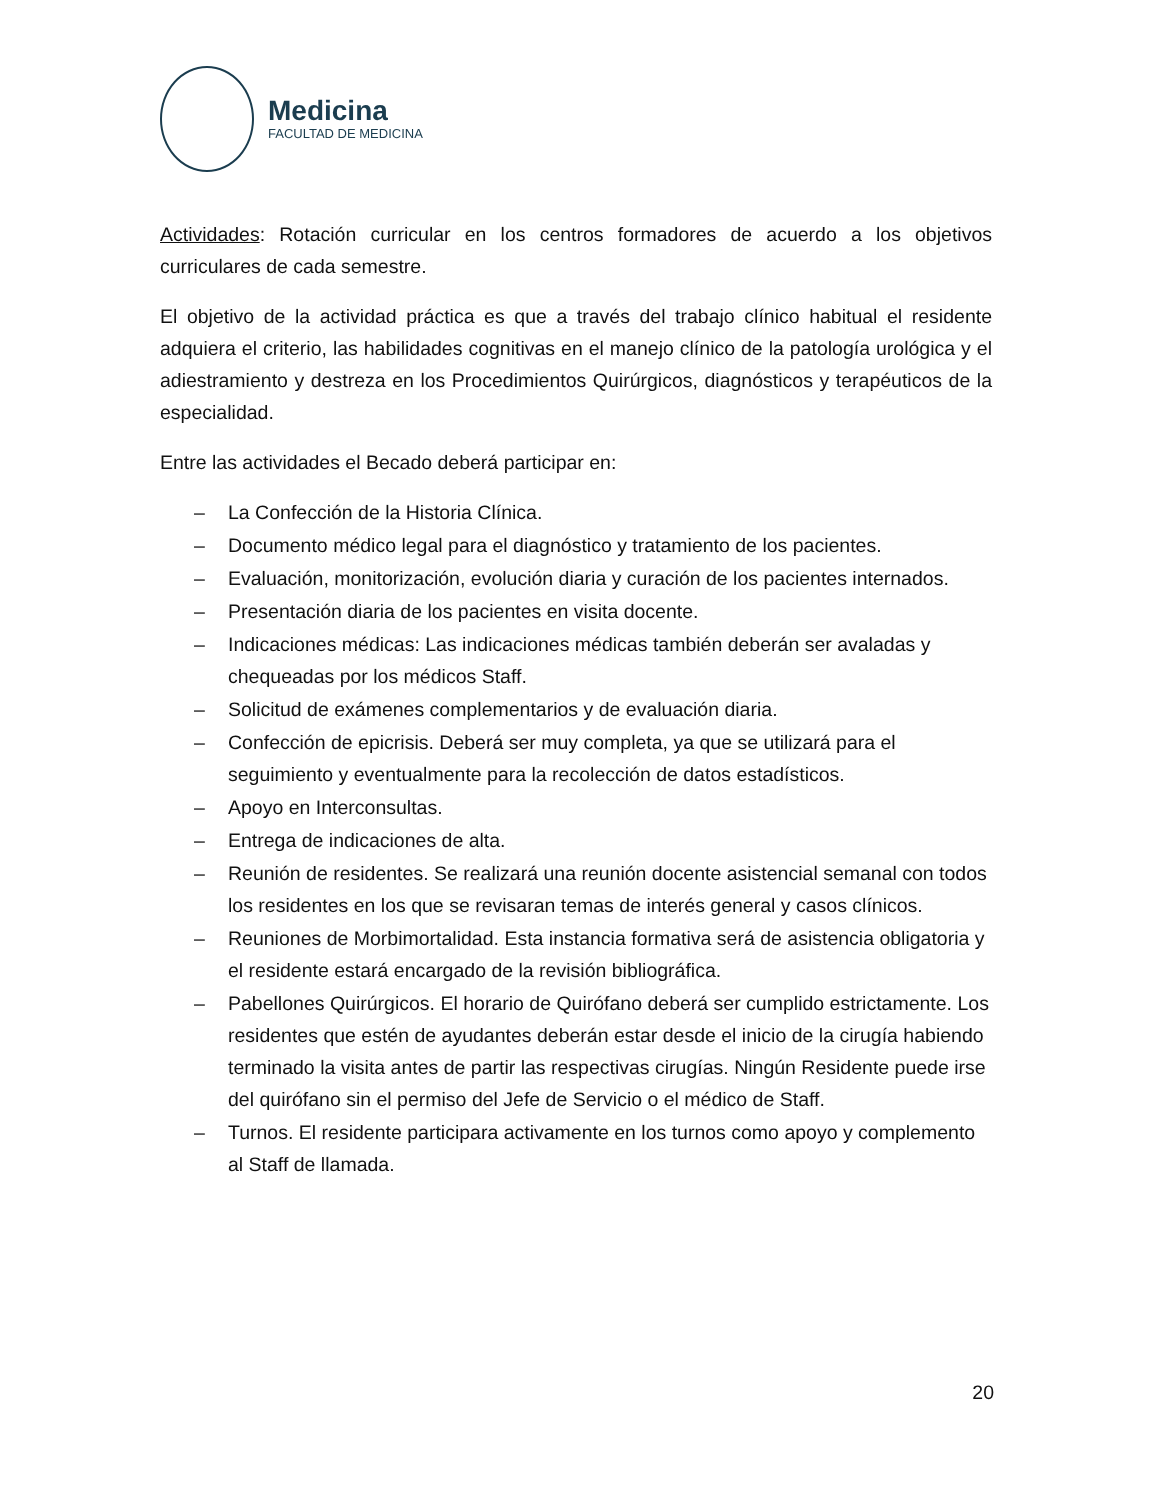Medicina
FACULTAD DE MEDICINA
Actividades: Rotación curricular en los centros formadores de acuerdo a los objetivos curriculares de cada semestre.
El objetivo de la actividad práctica es que a través del trabajo clínico habitual el residente adquiera el criterio, las habilidades cognitivas en el manejo clínico de la patología urológica y el adiestramiento y destreza en los Procedimientos Quirúrgicos, diagnósticos y terapéuticos de la especialidad.
Entre las actividades el Becado deberá participar en:
– La Confección de la Historia Clínica.
– Documento médico legal para el diagnóstico y tratamiento de los pacientes.
– Evaluación, monitorización, evolución diaria y curación de los pacientes internados.
– Presentación diaria de los pacientes en visita docente.
– Indicaciones médicas: Las indicaciones médicas también deberán ser avaladas y chequeadas por los médicos Staff.
– Solicitud de exámenes complementarios y de evaluación diaria.
– Confección de epicrisis. Deberá ser muy completa, ya que se utilizará para el seguimiento y eventualmente para la recolección de datos estadísticos.
– Apoyo en Interconsultas.
– Entrega de indicaciones de alta.
– Reunión de residentes. Se realizará una reunión docente asistencial semanal con todos los residentes en los que se revisaran temas de interés general y casos clínicos.
– Reuniones de Morbimortalidad. Esta instancia formativa será de asistencia obligatoria y el residente estará encargado de la revisión bibliográfica.
– Pabellones Quirúrgicos. El horario de Quirófano deberá ser cumplido estrictamente. Los residentes que estén de ayudantes deberán estar desde el inicio de la cirugía habiendo terminado la visita antes de partir las respectivas cirugías. Ningún Residente puede irse del quirófano sin el permiso del Jefe de Servicio o el médico de Staff.
– Turnos. El residente participara activamente en los turnos como apoyo y complemento al Staff de llamada.
20